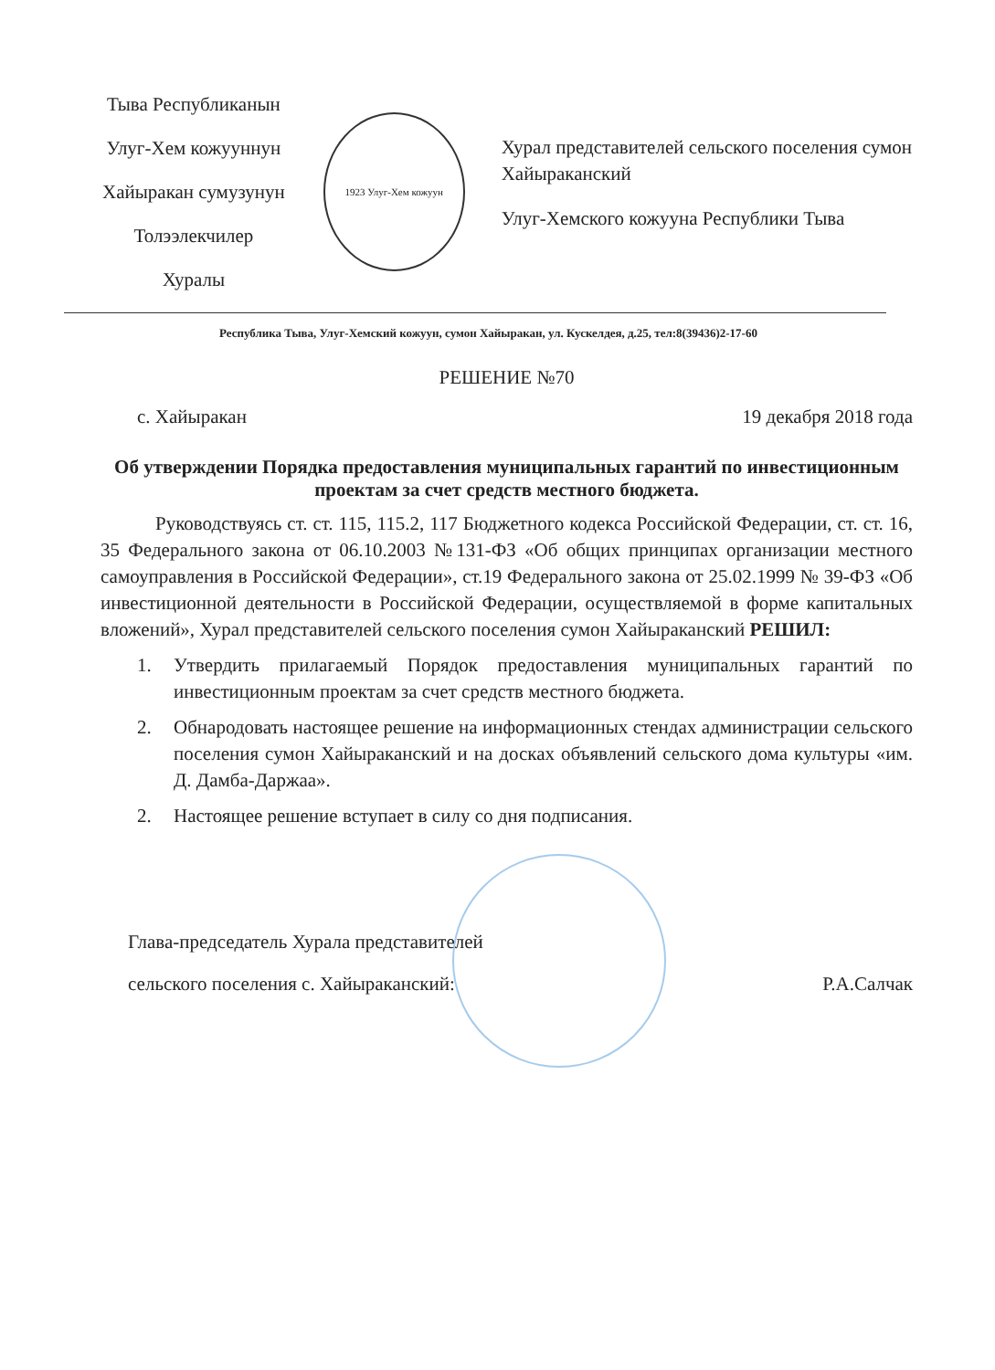Тыва Республиканын
Улуг-Хем кожууннун
Хайыракан сумузунун
Толээлекчилер Хуралы
1923 Улуг-Хем кожуун
Хурал представителей сельского поселения сумон Хайыраканский
Улуг-Хемского кожууна Республики Тыва
Республика Тыва, Улуг-Хемский кожуун, сумон Хайыракан, ул. Кускелдея, д.25, тел:8(39436)2-17-60
РЕШЕНИЕ №70
с. Хайыракан 19 декабря 2018 года
Об утверждении Порядка предоставления муниципальных гарантий по инвестиционным проектам за счет средств местного бюджета.
Руководствуясь ст. ст. 115, 115.2, 117 Бюджетного кодекса Российской Федерации, ст. ст. 16, 35 Федерального закона от 06.10.2003 №131-ФЗ «Об общих принципах организации местного самоуправления в Российской Федерации», ст.19 Федерального закона от 25.02.1999 № 39-ФЗ «Об инвестиционной деятельности в Российской Федерации, осуществляемой в форме капитальных вложений», Хурал представителей сельского поселения сумон Хайыраканский РЕШИЛ:
1. Утвердить прилагаемый Порядок предоставления муниципальных гарантий по инвестиционным проектам за счет средств местного бюджета.
2. Обнародовать настоящее решение на информационных стендах администрации сельского поселения сумон Хайыраканский и на досках объявлений сельского дома культуры «им. Д. Дамба-Даржаа».
2. Настоящее решение вступает в силу со дня подписания.
Глава-председатель Хурала представителей
сельского поселения с. Хайыраканский:
Р.А.Салчак